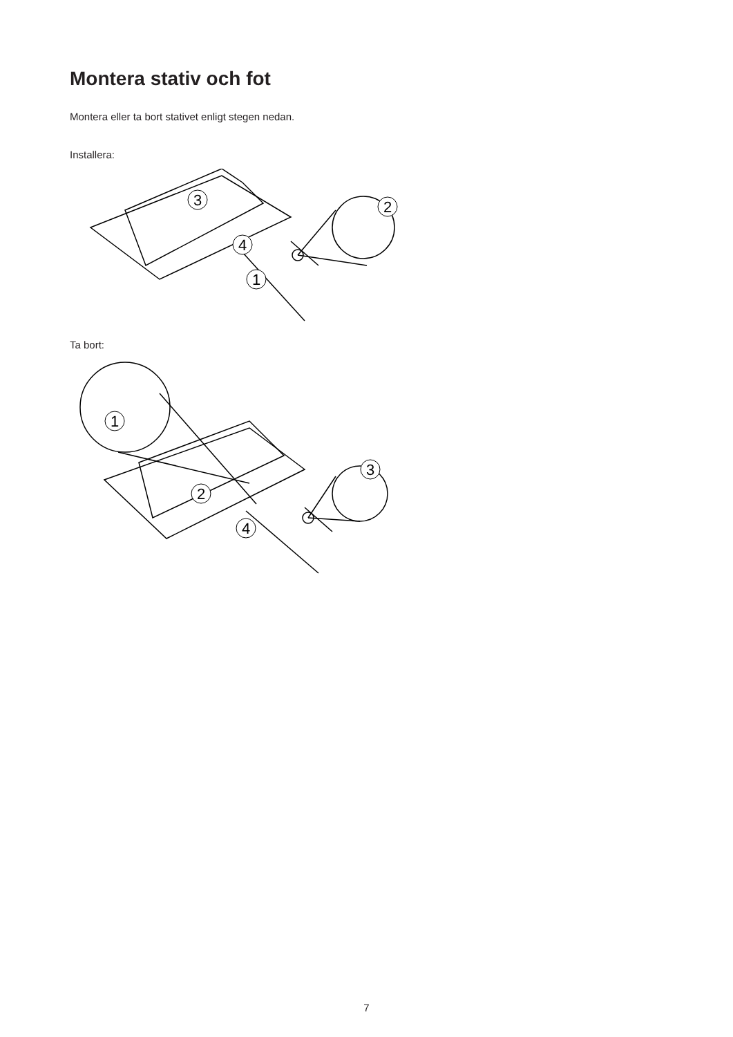Montera stativ och fot
Montera eller ta bort stativet enligt stegen nedan.
Installera:
3
4
1
2
Ta bort:
1
2
3
4
7